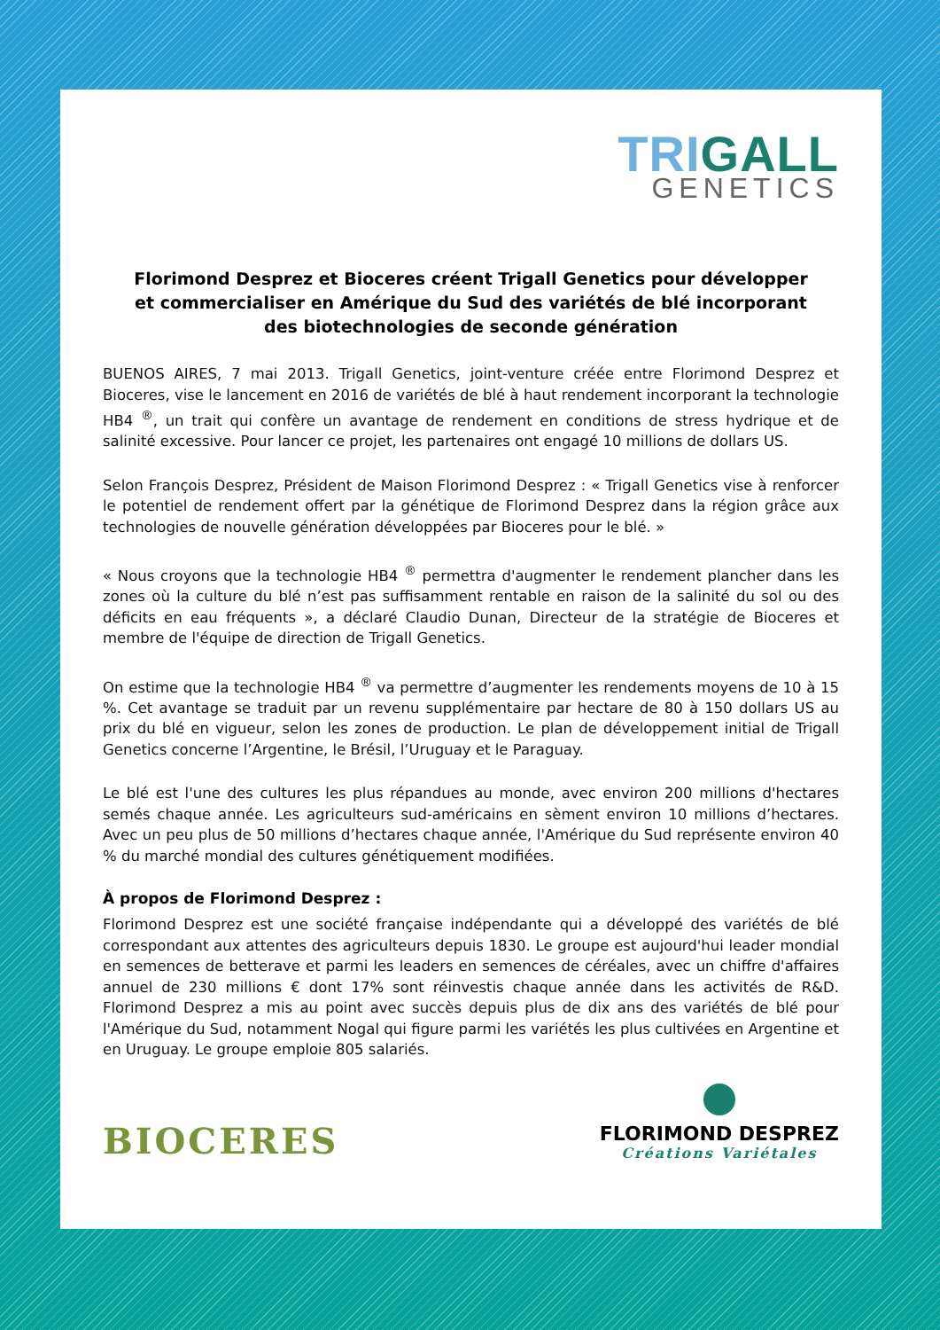TRIGALL
GENETICS
Florimond Desprez et Bioceres créent Trigall Genetics pour développer
et commercialiser en Amérique du Sud des variétés de blé incorporant
des biotechnologies de seconde génération
BUENOS AIRES, 7 mai 2013. Trigall Genetics, joint-venture créée entre Florimond Desprez et Bioceres, vise le lancement en 2016 de variétés de blé à haut rendement incorporant la technologie HB4 <sup>®</sup>, un trait qui confère un avantage de rendement en conditions de stress hydrique et de salinité excessive. Pour lancer ce projet, les partenaires ont engagé 10 millions de dollars US.
Selon François Desprez, Président de Maison Florimond Desprez : « Trigall Genetics vise à renforcer le potentiel de rendement offert par la génétique de Florimond Desprez dans la région grâce aux technologies de nouvelle génération développées par Bioceres pour le blé. »
« Nous croyons que la technologie HB4 <sup>®</sup> permettra d'augmenter le rendement plancher dans les zones où la culture du blé n’est pas suffisamment rentable en raison de la salinité du sol ou des déficits en eau fréquents », a déclaré Claudio Dunan, Directeur de la stratégie de Bioceres et membre de l'équipe de direction de Trigall Genetics.
On estime que la technologie HB4 <sup>®</sup> va permettre d’augmenter les rendements moyens de 10 à 15 %. Cet avantage se traduit par un revenu supplémentaire par hectare de 80 à 150 dollars US au prix du blé en vigueur, selon les zones de production. Le plan de développement initial de Trigall Genetics concerne l’Argentine, le Brésil, l’Uruguay et le Paraguay.
Le blé est l'une des cultures les plus répandues au monde, avec environ 200 millions d'hectares semés chaque année. Les agriculteurs sud-américains en sèment environ 10 millions d’hectares. Avec un peu plus de 50 millions d’hectares chaque année, l'Amérique du Sud représente environ 40 % du marché mondial des cultures génétiquement modifiées.
À propos de Florimond Desprez :
Florimond Desprez est une société française indépendante qui a développé des variétés de blé correspondant aux attentes des agriculteurs depuis 1830. Le groupe est aujourd'hui leader mondial en semences de betterave et parmi les leaders en semences de céréales, avec un chiffre d'affaires annuel de 230 millions € dont 17% sont réinvestis chaque année dans les activités de R&D. Florimond Desprez a mis au point avec succès depuis plus de dix ans des variétés de blé pour l'Amérique du Sud, notamment Nogal qui figure parmi les variétés les plus cultivées en Argentine et en Uruguay. Le groupe emploie 805 salariés.
BIOCERES
FLORIMOND DESPREZ
Créations Variétales